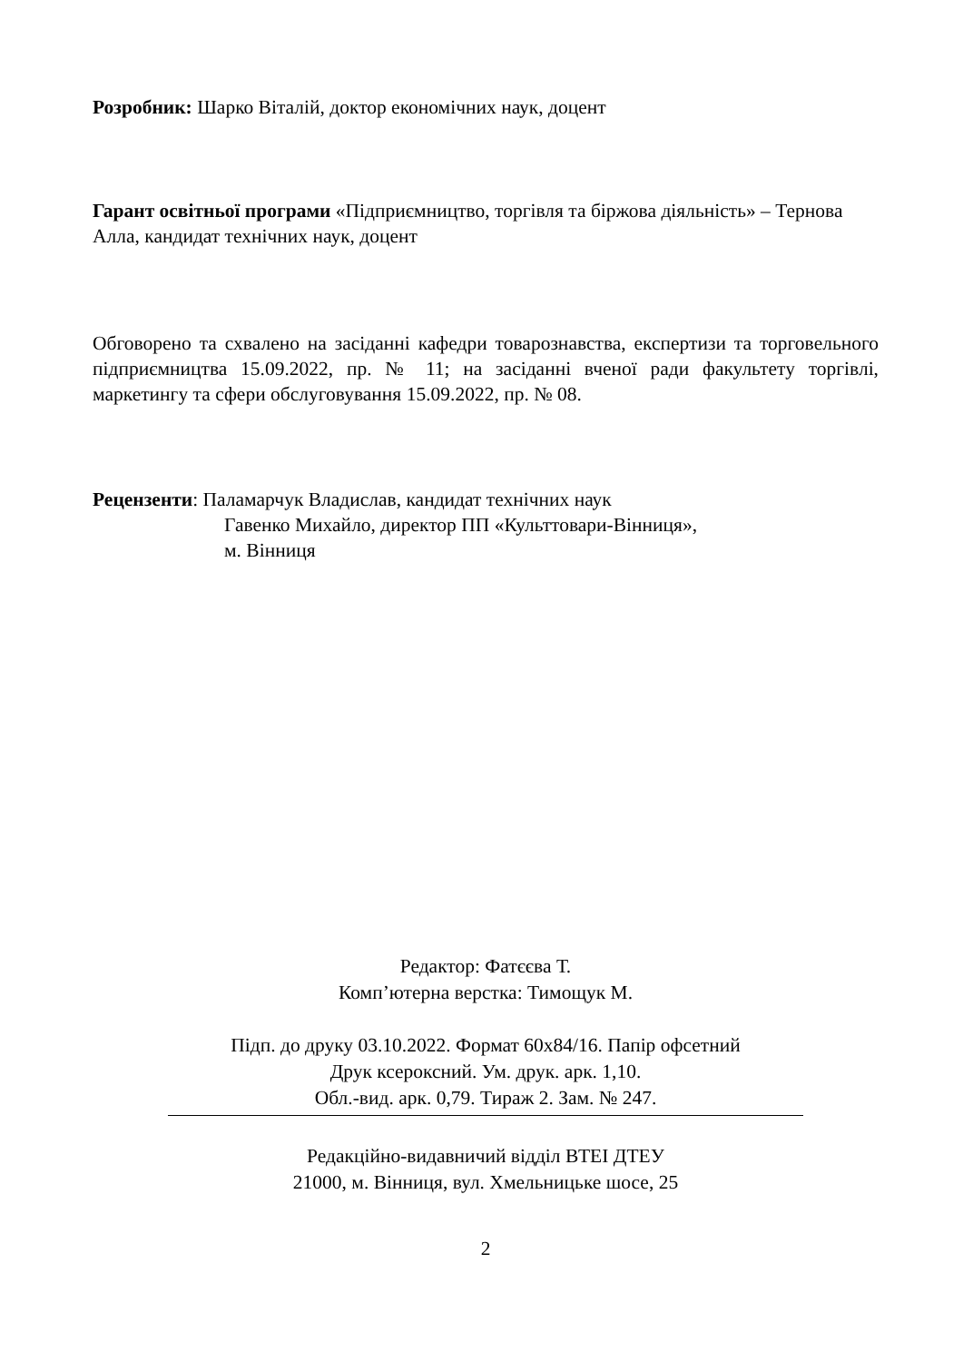Розробник: Шарко Віталій, доктор економічних наук, доцент
Гарант освітньої програми «Підприємництво, торгівля та біржова діяльність» – Тернова Алла, кандидат технічних наук, доцент
Обговорено та схвалено на засіданні кафедри товарознавства, експертизи та торговельного підприємництва 15.09.2022, пр. № 11; на засіданні вченої ради факультету торгівлі, маркетингу та сфери обслуговування 15.09.2022, пр. № 08.
Рецензенти: Паламарчук Владислав, кандидат технічних наук
Гавенко Михайло, директор ПП «Культтовари-Вінниця»,
м. Вінниця
Редактор: Фатєєва Т.
Комп’ютерна верстка: Тимощук М.
Підп. до друку 03.10.2022. Формат 60х84/16. Папір офсетний
Друк ксероксний. Ум. друк. арк. 1,10.
Обл.-вид. арк. 0,79. Тираж 2. Зам. № 247.
Редакційно-видавничий відділ ВТЕІ ДТЕУ
21000, м. Вінниця, вул. Хмельницьке шосе, 25
2